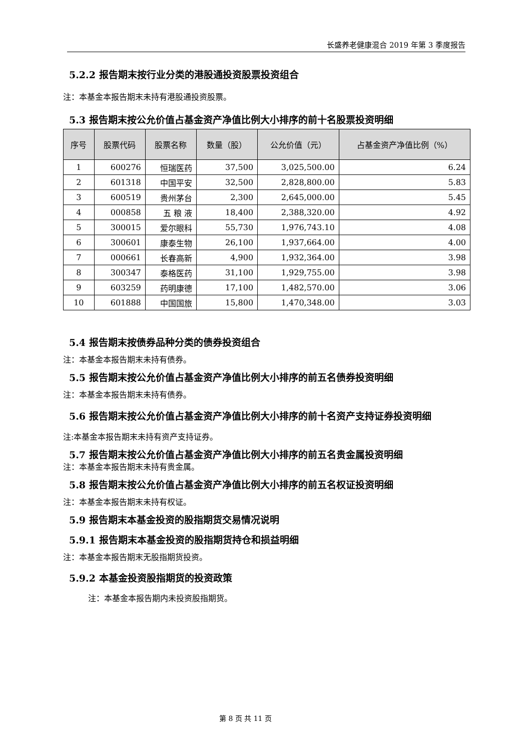长盛养老健康混合 2019 年第 3 季度报告
5.2.2 报告期末按行业分类的港股通投资股票投资组合
注：本基金本报告期末未持有港股通投资股票。
5.3 报告期末按公允价值占基金资产净值比例大小排序的前十名股票投资明细
| 序号 | 股票代码 | 股票名称 | 数量（股） | 公允价值（元） | 占基金资产净值比例（%） |
| --- | --- | --- | --- | --- | --- |
| 1 | 600276 | 恒瑞医药 | 37,500 | 3,025,500.00 | 6.24 |
| 2 | 601318 | 中国平安 | 32,500 | 2,828,800.00 | 5.83 |
| 3 | 600519 | 贵州茅台 | 2,300 | 2,645,000.00 | 5.45 |
| 4 | 000858 | 五 粮 液 | 18,400 | 2,388,320.00 | 4.92 |
| 5 | 300015 | 爱尔眼科 | 55,730 | 1,976,743.10 | 4.08 |
| 6 | 300601 | 康泰生物 | 26,100 | 1,937,664.00 | 4.00 |
| 7 | 000661 | 长春高新 | 4,900 | 1,932,364.00 | 3.98 |
| 8 | 300347 | 泰格医药 | 31,100 | 1,929,755.00 | 3.98 |
| 9 | 603259 | 药明康德 | 17,100 | 1,482,570.00 | 3.06 |
| 10 | 601888 | 中国国旅 | 15,800 | 1,470,348.00 | 3.03 |
5.4 报告期末按债券品种分类的债券投资组合
注：本基金本报告期末未持有债券。
5.5 报告期末按公允价值占基金资产净值比例大小排序的前五名债券投资明细
注：本基金本报告期末未持有债券。
5.6 报告期末按公允价值占基金资产净值比例大小排序的前十名资产支持证券投资明细
注:本基金本报告期末未持有资产支持证券。
5.7 报告期末按公允价值占基金资产净值比例大小排序的前五名贵金属投资明细
注：本基金本报告期末未持有贵金属。
5.8 报告期末按公允价值占基金资产净值比例大小排序的前五名权证投资明细
注：本基金本报告期末未持有权证。
5.9 报告期末本基金投资的股指期货交易情况说明
5.9.1 报告期末本基金投资的股指期货持仓和损益明细
注：本基金本报告期末无股指期货投资。
5.9.2 本基金投资股指期货的投资政策
注：本基金本报告期内未投资股指期货。
第 8 页 共 11 页